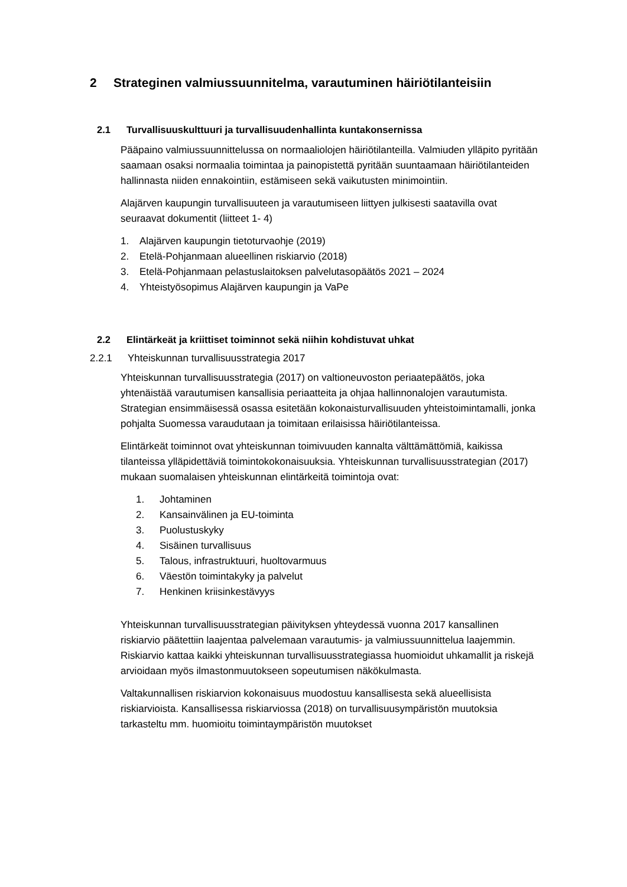2 Strateginen valmiussuunnitelma, varautuminen häiriötilanteisiin
2.1 Turvallisuuskulttuuri ja turvallisuudenhallinta kuntakonsernissa
Pääpaino valmiussuunnittelussa on normaaliolojen häiriötilanteilla. Valmiuden ylläpito pyritään saamaan osaksi normaalia toimintaa ja painopistettä pyritään suuntaamaan häiriötilanteiden hallinnasta niiden ennakointiin, estämiseen sekä vaikutusten minimointiin.
Alajärven kaupungin turvallisuuteen ja varautumiseen liittyen julkisesti saatavilla ovat seuraavat dokumentit (liitteet 1- 4)
1. Alajärven kaupungin tietoturvaohje (2019)
2. Etelä-Pohjanmaan alueellinen riskiarvio (2018)
3. Etelä-Pohjanmaan pelastuslaitoksen palvelutasopäätös 2021 – 2024
4. Yhteistyösopimus Alajärven kaupungin ja VaPe
2.2 Elintärkeät ja kriittiset toiminnot sekä niihin kohdistuvat uhkat
2.2.1 Yhteiskunnan turvallisuusstrategia 2017
Yhteiskunnan turvallisuusstrategia (2017) on valtioneuvoston periaatepäätös, joka yhtenäistää varautumisen kansallisia periaatteita ja ohjaa hallinnonalojen varautumista. Strategian ensimmäisessä osassa esitetään kokonaisturvallisuuden yhteistoimintamalli, jonka pohjalta Suomessa varaudutaan ja toimitaan erilaisissa häiriötilanteissa.
Elintärkeät toiminnot ovat yhteiskunnan toimivuuden kannalta välttämättömiä, kaikissa tilanteissa ylläpidettäviä toimintokokonaisuuksia. Yhteiskunnan turvallisuusstrategian (2017) mukaan suomalaisen yhteiskunnan elintärkeitä toimintoja ovat:
1. Johtaminen
2. Kansainvälinen ja EU-toiminta
3. Puolustuskyky
4. Sisäinen turvallisuus
5. Talous, infrastruktuuri, huoltovarmuus
6. Väestön toimintakyky ja palvelut
7. Henkinen kriisinkestävyys
Yhteiskunnan turvallisuusstrategian päivityksen yhteydessä vuonna 2017 kansallinen riskiarvio päätettiin laajentaa palvelemaan varautumis- ja valmiussuunnittelua laajemmin. Riskiarvio kattaa kaikki yhteiskunnan turvallisuusstrategiassa huomioidut uhkamallit ja riskejä arvioidaan myös ilmastonmuutokseen sopeutumisen näkökulmasta.
Valtakunnallisen riskiarvion kokonaisuus muodostuu kansallisesta sekä alueellisista riskiarvioista. Kansallisessa riskiarviossa (2018) on turvallisuusympäristön muutoksia tarkasteltu mm. huomioitu toimintaympäristön muutokset